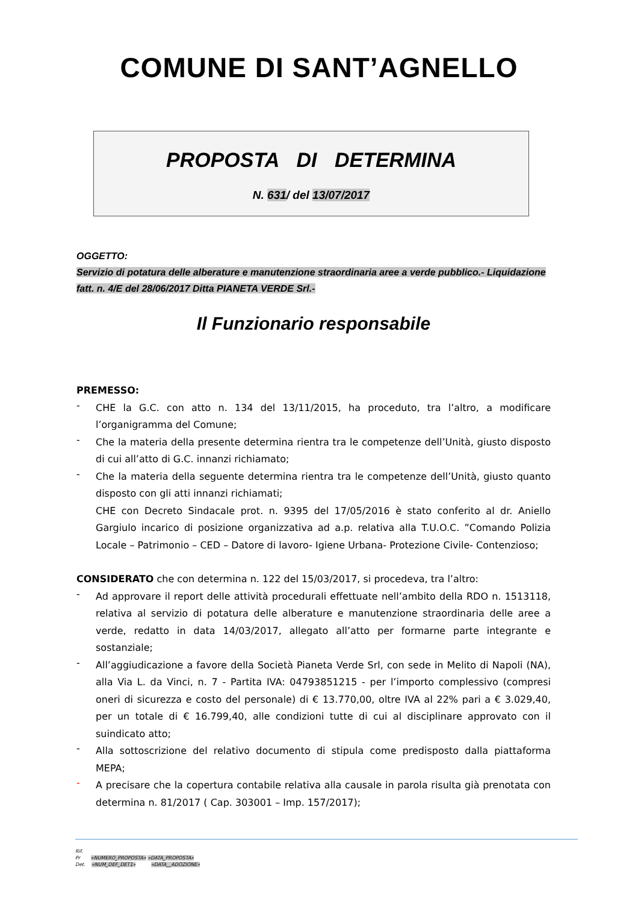COMUNE DI SANT’AGNELLO
PROPOSTA DI DETERMINA
N. 631/ del 13/07/2017
OGGETTO:
Servizio di potatura delle alberature e manutenzione straordinaria aree a verde pubblico.- Liquidazione fatt. n. 4/E del 28/06/2017 Ditta PIANETA VERDE Srl.-
Il Funzionario responsabile
PREMESSO:
-
CHE la G.C. con atto n. 134 del 13/11/2015, ha proceduto, tra l’altro, a modificare l’organigramma del Comune;
-
Che la materia della presente determina rientra tra le competenze dell’Unità, giusto disposto di cui all’atto di G.C. innanzi richiamato;
-
Che la materia della seguente determina rientra tra le competenze dell’Unità, giusto quanto disposto con gli atti innanzi richiamati;
CHE con Decreto Sindacale prot. n. 9395 del 17/05/2016 è stato conferito al dr. Aniello Gargiulo incarico di posizione organizzativa ad a.p. relativa alla T.U.O.C. ”Comando Polizia Locale – Patrimonio – CED – Datore di lavoro- Igiene Urbana- Protezione Civile- Contenzioso;
CONSIDERATO che con determina n. 122 del 15/03/2017, si procedeva, tra l’altro:
-
Ad approvare il report delle attività procedurali effettuate nell’ambito della RDO n. 1513118, relativa al servizio di potatura delle alberature e manutenzione straordinaria delle aree a verde, redatto in data 14/03/2017, allegato all’atto per formarne parte integrante e sostanziale;
-
All’aggiudicazione a favore della Società Pianeta Verde Srl, con sede in Melito di Napoli (NA), alla Via L. da Vinci, n. 7 - Partita IVA: 04793851215 - per l’importo complessivo (compresi oneri di sicurezza e costo del personale) di € 13.770,00, oltre IVA al 22% pari a € 3.029,40, per un totale di € 16.799,40, alle condizioni tutte di cui al disciplinare approvato con il suindicato atto;
-
Alla sottoscrizione del relativo documento di stipula come predisposto dalla piattaforma MEPA;
-
A precisare che la copertura contabile relativa alla causale in parola risulta già prenotata con determina n. 81/2017 ( Cap. 303001 – Imp. 157/2017);
Rif.
Pr «NUMERO_PROPOSTA» «DATA_PROPOSTA»
Det. «NUM_DEF_DET1» «DATA__ADOZIONE»